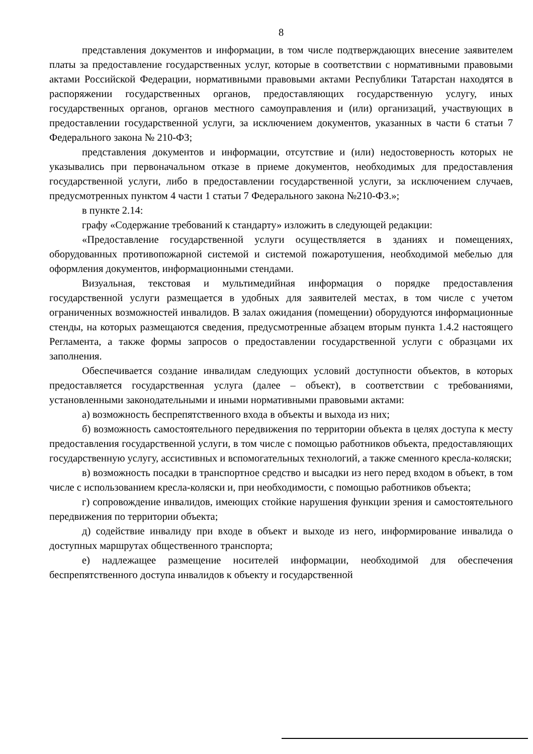8
представления документов и информации, в том числе подтверждающих внесение заявителем платы за предоставление государственных услуг, которые в соответствии с нормативными правовыми актами Российской Федерации, нормативными правовыми актами Республики Татарстан находятся в распоряжении государственных органов, предоставляющих государственную услугу, иных государственных органов, органов местного самоуправления и (или) организаций, участвующих в предоставлении государственной услуги, за исключением документов, указанных в части 6 статьи 7 Федерального закона № 210-ФЗ;
представления документов и информации, отсутствие и (или) недостоверность которых не указывались при первоначальном отказе в приеме документов, необходимых для предоставления государственной услуги, либо в предоставлении государственной услуги, за исключением случаев, предусмотренных пунктом 4 части 1 статьи 7 Федерального закона №210-ФЗ.»;
в пункте 2.14:
графу «Содержание требований к стандарту» изложить в следующей редакции:
«Предоставление государственной услуги осуществляется в зданиях и помещениях, оборудованных противопожарной системой и системой пожаротушения, необходимой мебелью для оформления документов, информационными стендами.
Визуальная, текстовая и мультимедийная информация о порядке предоставления государственной услуги размещается в удобных для заявителей местах, в том числе с учетом ограниченных возможностей инвалидов. В залах ожидания (помещении) оборудуются информационные стенды, на которых размещаются сведения, предусмотренные абзацем вторым пункта 1.4.2 настоящего Регламента, а также формы запросов о предоставлении государственной услуги с образцами их заполнения.
Обеспечивается создание инвалидам следующих условий доступности объектов, в которых предоставляется государственная услуга (далее – объект), в соответствии с требованиями, установленными законодательными и иными нормативными правовыми актами:
а) возможность беспрепятственного входа в объекты и выхода из них;
б) возможность самостоятельного передвижения по территории объекта в целях доступа к месту предоставления государственной услуги, в том числе с помощью работников объекта, предоставляющих государственную услугу, ассистивных и вспомогательных технологий, а также сменного кресла-коляски;
в) возможность посадки в транспортное средство и высадки из него перед входом в объект, в том числе с использованием кресла-коляски и, при необходимости, с помощью работников объекта;
г) сопровождение инвалидов, имеющих стойкие нарушения функции зрения и самостоятельного передвижения по территории объекта;
д) содействие инвалиду при входе в объект и выходе из него, информирование инвалида о доступных маршрутах общественного транспорта;
е) надлежащее размещение носителей информации, необходимой для обеспечения беспрепятственного доступа инвалидов к объекту и государственной